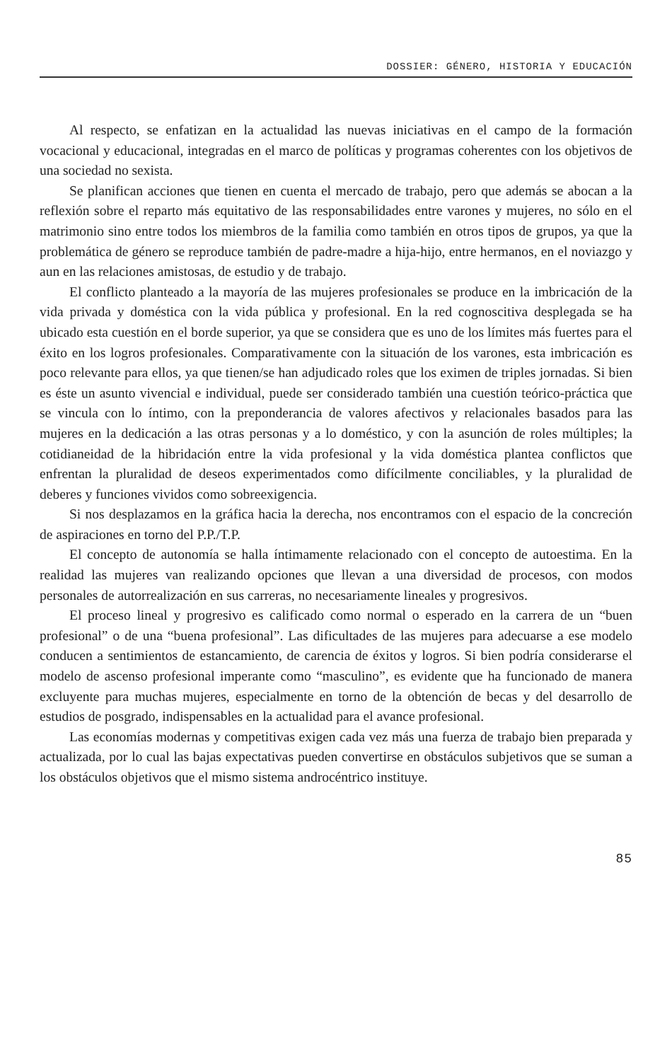DOSSIER: GÉNERO, HISTORIA Y EDUCACIÓN
Al respecto, se enfatizan en la actualidad las nuevas iniciativas en el campo de la formación vocacional y educacional, integradas en el marco de políticas y programas coherentes con los objetivos de una sociedad no sexista.
Se planifican acciones que tienen en cuenta el mercado de trabajo, pero que además se abocan a la reflexión sobre el reparto más equitativo de las responsabilidades entre varones y mujeres, no sólo en el matrimonio sino entre todos los miembros de la familia como también en otros tipos de grupos, ya que la problemática de género se reproduce también de padre-madre a hija-hijo, entre hermanos, en el noviazgo y aun en las relaciones amistosas, de estudio y de trabajo.
El conflicto planteado a la mayoría de las mujeres profesionales se produce en la imbricación de la vida privada y doméstica con la vida pública y profesional. En la red cognoscitiva desplegada se ha ubicado esta cuestión en el borde superior, ya que se considera que es uno de los límites más fuertes para el éxito en los logros profesionales. Comparativamente con la situación de los varones, esta imbricación es poco relevante para ellos, ya que tienen/se han adjudicado roles que los eximen de triples jornadas. Si bien es éste un asunto vivencial e individual, puede ser considerado también una cuestión teórico-práctica que se vincula con lo íntimo, con la preponderancia de valores afectivos y relacionales basados para las mujeres en la dedicación a las otras personas y a lo doméstico, y con la asunción de roles múltiples; la cotidianeidad de la hibridación entre la vida profesional y la vida doméstica plantea conflictos que enfrentan la pluralidad de deseos experimentados como difícilmente conciliables, y la pluralidad de deberes y funciones vividos como sobreexigencia.
Si nos desplazamos en la gráfica hacia la derecha, nos encontramos con el espacio de la concreción de aspiraciones en torno del P.P./T.P.
El concepto de autonomía se halla íntimamente relacionado con el concepto de autoestima. En la realidad las mujeres van realizando opciones que llevan a una diversidad de procesos, con modos personales de autorrealización en sus carreras, no necesariamente lineales y progresivos.
El proceso lineal y progresivo es calificado como normal o esperado en la carrera de un “buen profesional” o de una “buena profesional”. Las dificultades de las mujeres para adecuarse a ese modelo conducen a sentimientos de estancamiento, de carencia de éxitos y logros. Si bien podría considerarse el modelo de ascenso profesional imperante como “masculino”, es evidente que ha funcionado de manera excluyente para muchas mujeres, especialmente en torno de la obtención de becas y del desarrollo de estudios de posgrado, indispensables en la actualidad para el avance profesional.
Las economías modernas y competitivas exigen cada vez más una fuerza de trabajo bien preparada y actualizada, por lo cual las bajas expectativas pueden convertirse en obstáculos subjetivos que se suman a los obstáculos objetivos que el mismo sistema androcéntrico instituye.
85